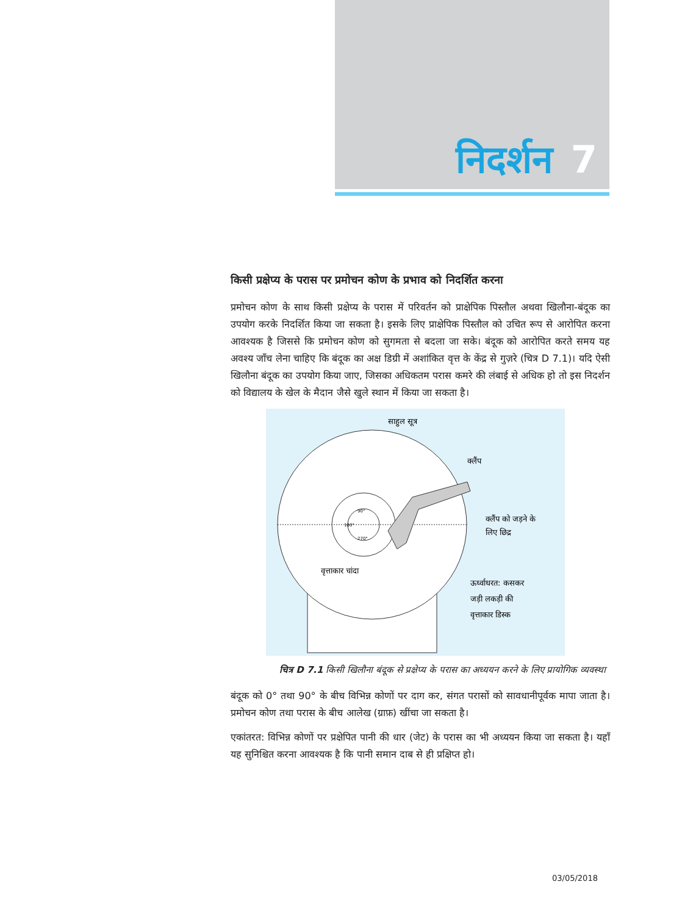निदर्शन 7
किसी प्रक्षेप्य के परास पर प्रमोचन कोण के प्रभाव को निदर्शित करना
प्रमोचन कोण के साथ किसी प्रक्षेप्य के परास में परिवर्तन को प्राक्षेपिक पिस्तौल अथवा खिलौना-बंदूक का उपयोग करके निदर्शित किया जा सकता है। इसके लिए प्राक्षेपिक पिस्तौल को उचित रूप से आरोपित करना आवश्यक है जिससे कि प्रमोचन कोण को सुगमता से बदला जा सके। बंदूक को आरोपित करते समय यह अवश्य जाँच लेना चाहिए कि बंदूक का अक्ष डिग्री में अशांकित वृत्त के केंद्र से गुज़रे (चित्र D 7.1)। यदि ऐसी खिलौना बंदूक का उपयोग किया जाए, जिसका अधिकतम परास कमरे की लंबाई से अधिक हो तो इस निदर्शन को विद्यालय के खेल के मैदान जैसे खुले स्थान में किया जा सकता है।
साहुल सूत्र
क्लैंप
क्लैंप को जड़ने के
लिए छिद्र
वृत्ताकार चांदा
ऊर्ध्वाधरत: कसकर
जड़ी लकड़ी की
वृत्ताकार डिस्क
90°
180°
270°
चित्र D 7.1 किसी खिलौना बंदूक से प्रक्षेप्य के परास का अध्ययन करने के लिए प्रायोगिक व्यवस्था
बंदूक को 0° तथा 90° के बीच विभिन्न कोणों पर दाग कर, संगत परासों को सावधानीपूर्वक मापा जाता है। प्रमोचन कोण तथा परास के बीच आलेख (ग्राफ़) खींचा जा सकता है।
एकांतरत: विभिन्न कोणों पर प्रक्षेपित पानी की धार (जेट) के परास का भी अध्ययन किया जा सकता है। यहाँ यह सुनिश्चित करना आवश्यक है कि पानी समान दाब से ही प्रक्षिप्त हो।
03/05/2018